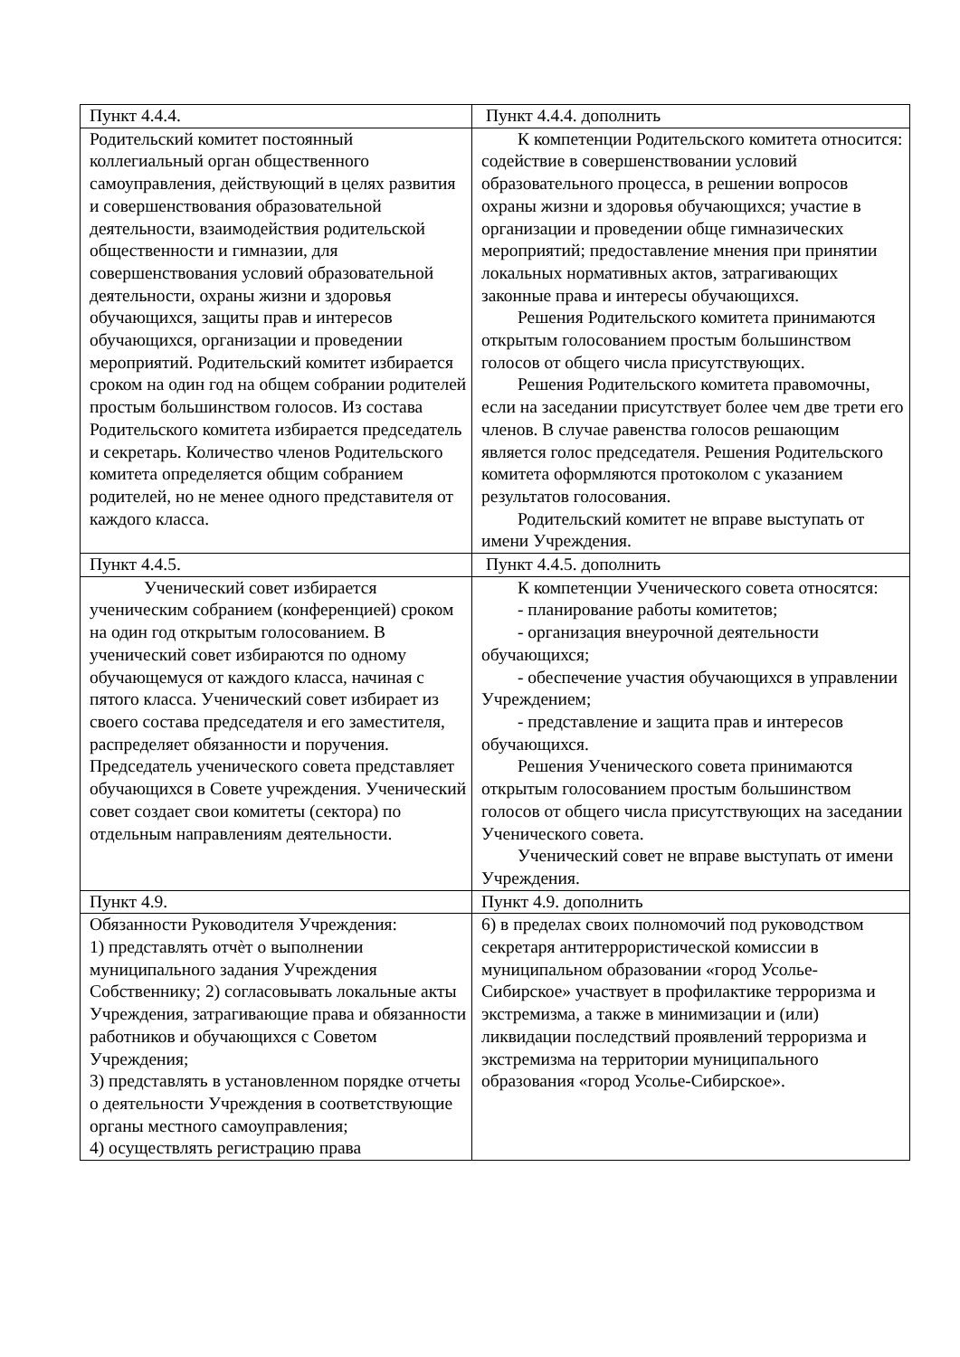| Пункт 4.4.4. | Пункт 4.4.4. дополнить |
| Родительский комитет постоянный коллегиальный орган общественного самоуправления, действующий в целях развития и совершенствования образовательной деятельности, взаимодействия родительской общественности и гимназии, для совершенствования условий образовательной деятельности, охраны жизни и здоровья обучающихся, защиты прав и интересов обучающихся, организации и проведении мероприятий. Родительский комитет избирается сроком на один год на общем собрании родителей простым большинством голосов. Из состава Родительского комитета избирается председатель и секретарь. Количество членов Родительского комитета определяется общим собранием родителей, но не менее одного представителя от каждого класса. | К компетенции Родительского комитета относится: содействие в совершенствовании условий образовательного процесса, в решении вопросов охраны жизни и здоровья обучающихся; участие в организации и проведении обще гимназических мероприятий; предоставление мнения при принятии локальных нормативных актов, затрагивающих законные права и интересы обучающихся. Решения Родительского комитета принимаются открытым голосованием простым большинством голосов от общего числа присутствующих. Решения Родительского комитета правомочны, если на заседании присутствует более чем две трети его членов. В случае равенства голосов решающим является голос председателя. Решения Родительского комитета оформляются протоколом с указанием результатов голосования. Родительский комитет не вправе выступать от имени Учреждения. |
| Пункт 4.4.5. | Пункт 4.4.5. дополнить |
| Ученический совет избирается ученическим собранием (конференцией) сроком на один год открытым голосованием. В ученический совет избираются по одному обучающемуся от каждого класса, начиная с пятого класса. Ученический совет избирает из своего состава председателя и его заместителя, распределяет обязанности и поручения. Председатель ученического совета представляет обучающихся в Совете учреждения. Ученический совет создает свои комитеты (сектора) по отдельным направлениям деятельности. | К компетенции Ученического совета относятся: - планирование работы комитетов; - организация внеурочной деятельности обучающихся; - обеспечение участия обучающихся в управлении Учреждением; - представление и защита прав и интересов обучающихся. Решения Ученического совета принимаются открытым голосованием простым большинством голосов от общего числа присутствующих на заседании Ученического совета. Ученический совет не вправе выступать от имени Учреждения. |
| Пункт 4.9. | Пункт 4.9. дополнить |
| Обязанности Руководителя Учреждения: 1) представлять отчѐт о выполнении муниципального задания Учреждения Собственнику; 2) согласовывать локальные акты Учреждения, затрагивающие права и обязанности работников и обучающихся с Советом Учреждения; 3) представлять в установленном порядке отчеты о деятельности Учреждения в соответствующие органы местного самоуправления; 4) осуществлять регистрацию права | 6) в пределах своих полномочий под руководством секретаря антитеррористической комиссии в муниципальном образовании «город Усолье-Сибирское» участвует в профилактике терроризма и экстремизма, а также в минимизации и (или) ликвидации последствий проявлений терроризма и экстремизма на территории муниципального образования «город Усолье-Сибирское». |